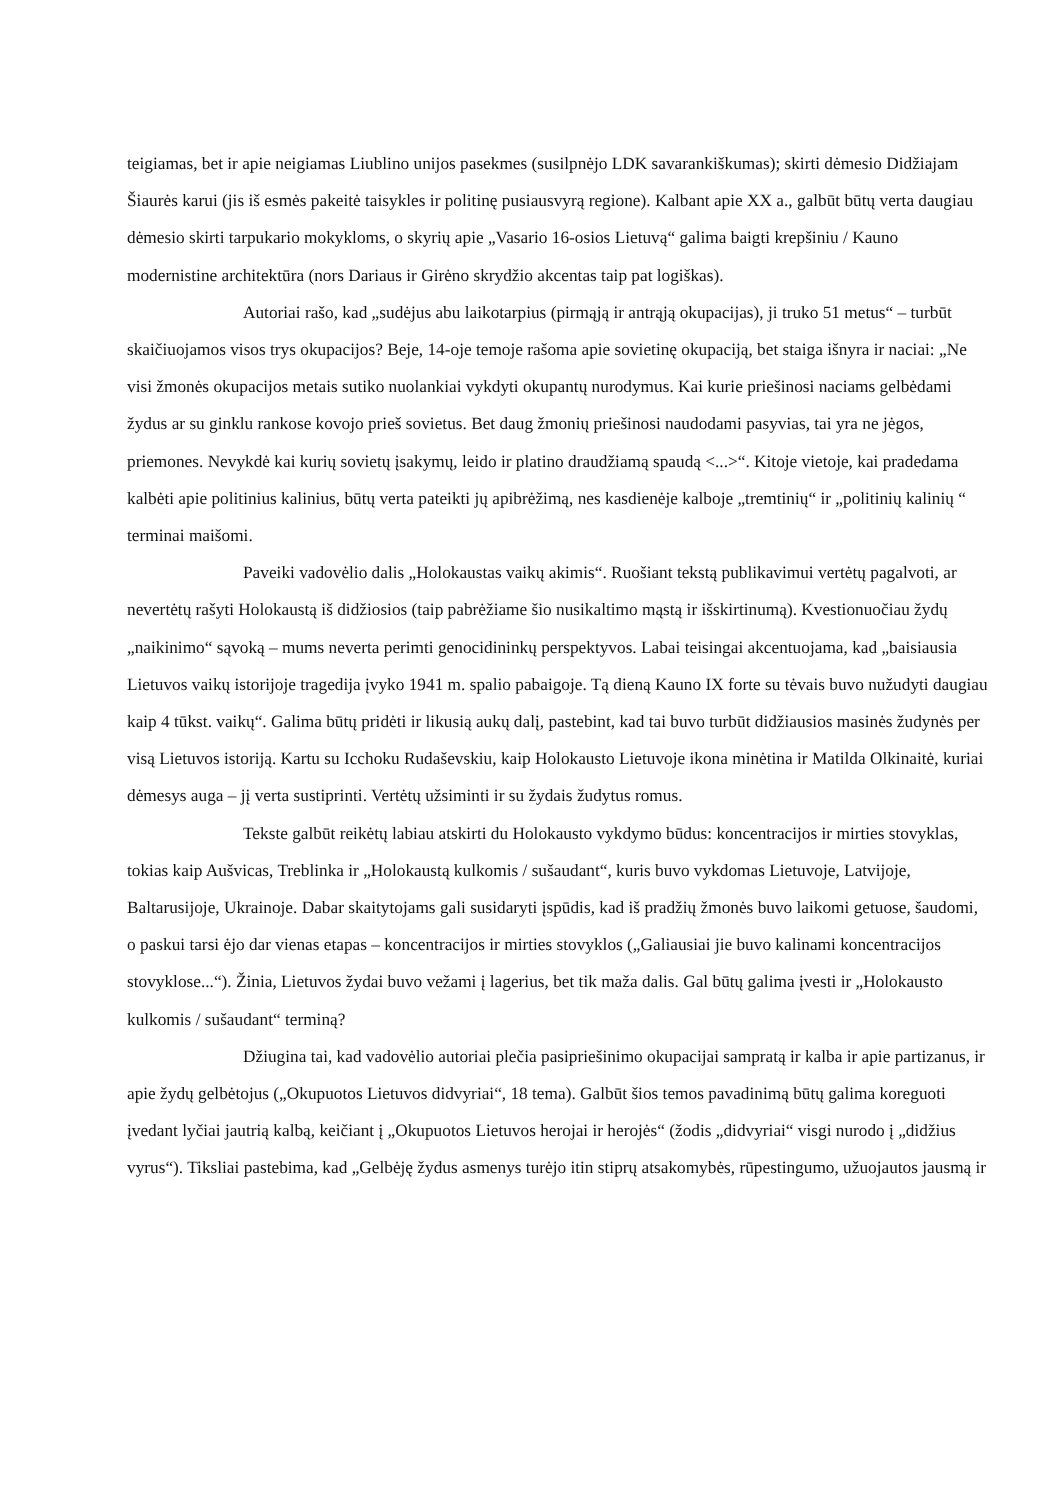teigiamas, bet ir apie neigiamas Liublino unijos pasekmes (susilpnėjo LDK savarankiškumas); skirti dėmesio Didžiajam Šiaurės karui (jis iš esmės pakeitė taisykles ir politinę pusiausvyrą regione). Kalbant apie XX a., galbūt būtų verta daugiau dėmesio skirti tarpukario mokykloms, o skyrių apie „Vasario 16-osios Lietuvą“ galima baigti krepšiniu / Kauno modernistine architektūra (nors Dariaus ir Girėno skrydžio akcentas taip pat logiškas).
Autoriai rašo, kad „sudėjus abu laikotarpius (pirmąją ir antrąją okupacijas), ji truko 51 metus“ – turbūt skaičiuojamos visos trys okupacijos? Beje, 14-oje temoje rašoma apie sovietinę okupaciją, bet staiga išnyra ir naciai: „Ne visi žmonės okupacijos metais sutiko nuolankiai vykdyti okupantų nurodymus. Kai kurie priešinosi naciams gelbėdami žydus ar su ginklu rankose kovojo prieš sovietus. Bet daug žmonių priešinosi naudodami pasyvias, tai yra ne jėgos, priemones. Nevykdė kai kurių sovietų įsakymų, leido ir platino draudžiamą spaudą <...>“. Kitoje vietoje, kai pradedama kalbėti apie politinius kalinius, būtų verta pateikti jų apibrėžimą, nes kasdienėje kalboje „tremtinių“ ir „politinių kalinių “ terminai maišomi.
Paveiki vadovėlio dalis „Holokaustas vaikų akimis“. Ruošiant tekstą publikavimui vertėtų pagalvoti, ar nevertėtų rašyti Holokaustą iš didžiosios (taip pabrėžiame šio nusikaltimo mąstą ir išskirtinumą). Kvestionuočiau žydų „naikinimo“ sąvoką – mums neverta perimti genocidininkų perspektyvos. Labai teisingai akcentuojama, kad „baisiausia Lietuvos vaikų istorijoje tragedija įvyko 1941 m. spalio pabaigoje. Tą dieną Kauno IX forte su tėvais buvo nužudyti daugiau kaip 4 tūkst. vaikų“. Galima būtų pridėti ir likusią aukų dalį, pastebint, kad tai buvo turbūt didžiausios masinės žudynės per visą Lietuvos istoriją. Kartu su Icchoku Rudaševskiu, kaip Holokausto Lietuvoje ikona minėtina ir Matilda Olkinaitė, kuriai dėmesys auga – jį verta sustiprinti. Vertėtų užsiminti ir su žydais žudytus romus.
Tekste galbūt reikėtų labiau atskirti du Holokausto vykdymo būdus: koncentracijos ir mirties stovyklas, tokias kaip Aušvicas, Treblinka ir „Holokaustą kulkomis / sušaudant“, kuris buvo vykdomas Lietuvoje, Latvijoje, Baltarusijoje, Ukrainoje. Dabar skaitytojams gali susidaryti įspūdis, kad iš pradžių žmonės buvo laikomi getuose, šaudomi, o paskui tarsi ėjo dar vienas etapas – koncentracijos ir mirties stovyklos („Galiausiai jie buvo kalinami koncentracijos stovyklose...“). Žinia, Lietuvos žydai buvo vežami į lagerius, bet tik maža dalis. Gal būtų galima įvesti ir „Holokausto kulkomis / sušaudant“ terminą?
Džiugina tai, kad vadovėlio autoriai plečia pasipriešinimo okupacijai sampratą ir kalba ir apie partizanus, ir apie žydų gelbėtojus („Okupuotos Lietuvos didvyriai“, 18 tema). Galbūt šios temos pavadinimą būtų galima koreguoti įvedant lyčiai jautrią kalbą, keičiant į „Okupuotos Lietuvos herojai ir herojės“ (žodis „didvyriai“ visgi nurodo į „didžius vyrus“). Tiksliai pastebima, kad „Gelbėję žydus asmenys turėjo itin stiprų atsakomybės, rūpestingumo, užuojautos jausmą ir